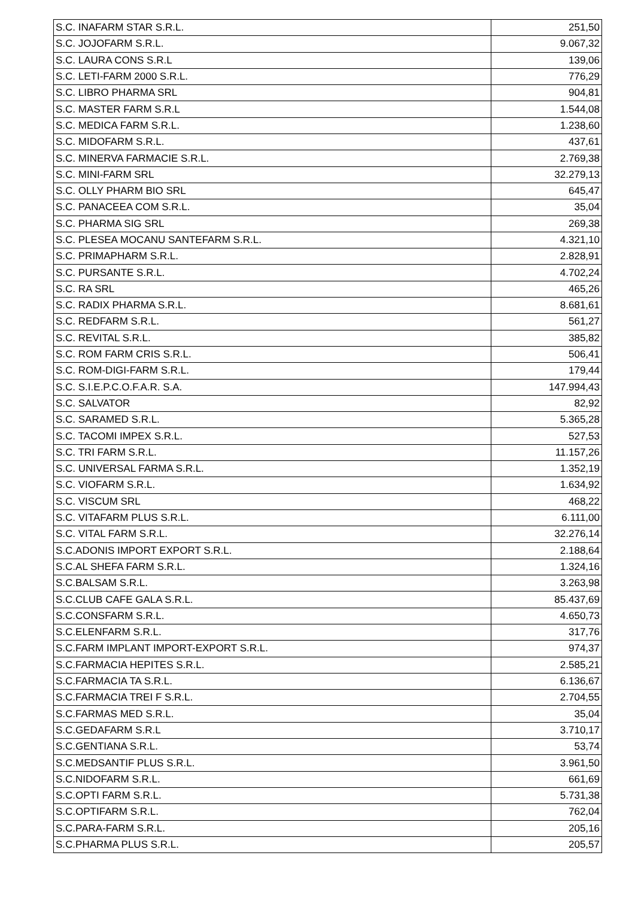| S.C. INAFARM STAR S.R.L. | 251,50 |
| S.C. JOJOFARM S.R.L. | 9.067,32 |
| S.C. LAURA CONS S.R.L | 139,06 |
| S.C. LETI-FARM 2000 S.R.L. | 776,29 |
| S.C. LIBRO PHARMA SRL | 904,81 |
| S.C. MASTER FARM S.R.L | 1.544,08 |
| S.C. MEDICA FARM S.R.L. | 1.238,60 |
| S.C. MIDOFARM S.R.L. | 437,61 |
| S.C. MINERVA FARMACIE S.R.L. | 2.769,38 |
| S.C. MINI-FARM SRL | 32.279,13 |
| S.C. OLLY PHARM BIO SRL | 645,47 |
| S.C. PANACEEA COM S.R.L. | 35,04 |
| S.C. PHARMA SIG SRL | 269,38 |
| S.C. PLESEA MOCANU SANTEFARM S.R.L. | 4.321,10 |
| S.C. PRIMAPHARM S.R.L. | 2.828,91 |
| S.C. PURSANTE S.R.L. | 4.702,24 |
| S.C. RA SRL | 465,26 |
| S.C. RADIX PHARMA S.R.L. | 8.681,61 |
| S.C. REDFARM S.R.L. | 561,27 |
| S.C. REVITAL S.R.L. | 385,82 |
| S.C. ROM FARM CRIS S.R.L. | 506,41 |
| S.C. ROM-DIGI-FARM S.R.L. | 179,44 |
| S.C. S.I.E.P.C.O.F.A.R. S.A. | 147.994,43 |
| S.C. SALVATOR | 82,92 |
| S.C. SARAMED S.R.L. | 5.365,28 |
| S.C. TACOMI IMPEX S.R.L. | 527,53 |
| S.C. TRI FARM S.R.L. | 11.157,26 |
| S.C. UNIVERSAL FARMA S.R.L. | 1.352,19 |
| S.C. VIOFARM S.R.L. | 1.634,92 |
| S.C. VISCUM SRL | 468,22 |
| S.C. VITAFARM PLUS S.R.L. | 6.111,00 |
| S.C. VITAL FARM S.R.L. | 32.276,14 |
| S.C.ADONIS IMPORT EXPORT S.R.L. | 2.188,64 |
| S.C.AL SHEFA FARM S.R.L. | 1.324,16 |
| S.C.BALSAM S.R.L. | 3.263,98 |
| S.C.CLUB CAFE GALA S.R.L. | 85.437,69 |
| S.C.CONSFARM S.R.L. | 4.650,73 |
| S.C.ELENFARM S.R.L. | 317,76 |
| S.C.FARM IMPLANT IMPORT-EXPORT S.R.L. | 974,37 |
| S.C.FARMACIA HEPITES S.R.L. | 2.585,21 |
| S.C.FARMACIA TA S.R.L. | 6.136,67 |
| S.C.FARMACIA TREI F S.R.L. | 2.704,55 |
| S.C.FARMAS MED S.R.L. | 35,04 |
| S.C.GEDAFARM S.R.L | 3.710,17 |
| S.C.GENTIANA S.R.L. | 53,74 |
| S.C.MEDSANTIF PLUS S.R.L. | 3.961,50 |
| S.C.NIDOFARM S.R.L. | 661,69 |
| S.C.OPTI FARM S.R.L. | 5.731,38 |
| S.C.OPTIFARM S.R.L. | 762,04 |
| S.C.PARA-FARM S.R.L. | 205,16 |
| S.C.PHARMA PLUS S.R.L. | 205,57 |